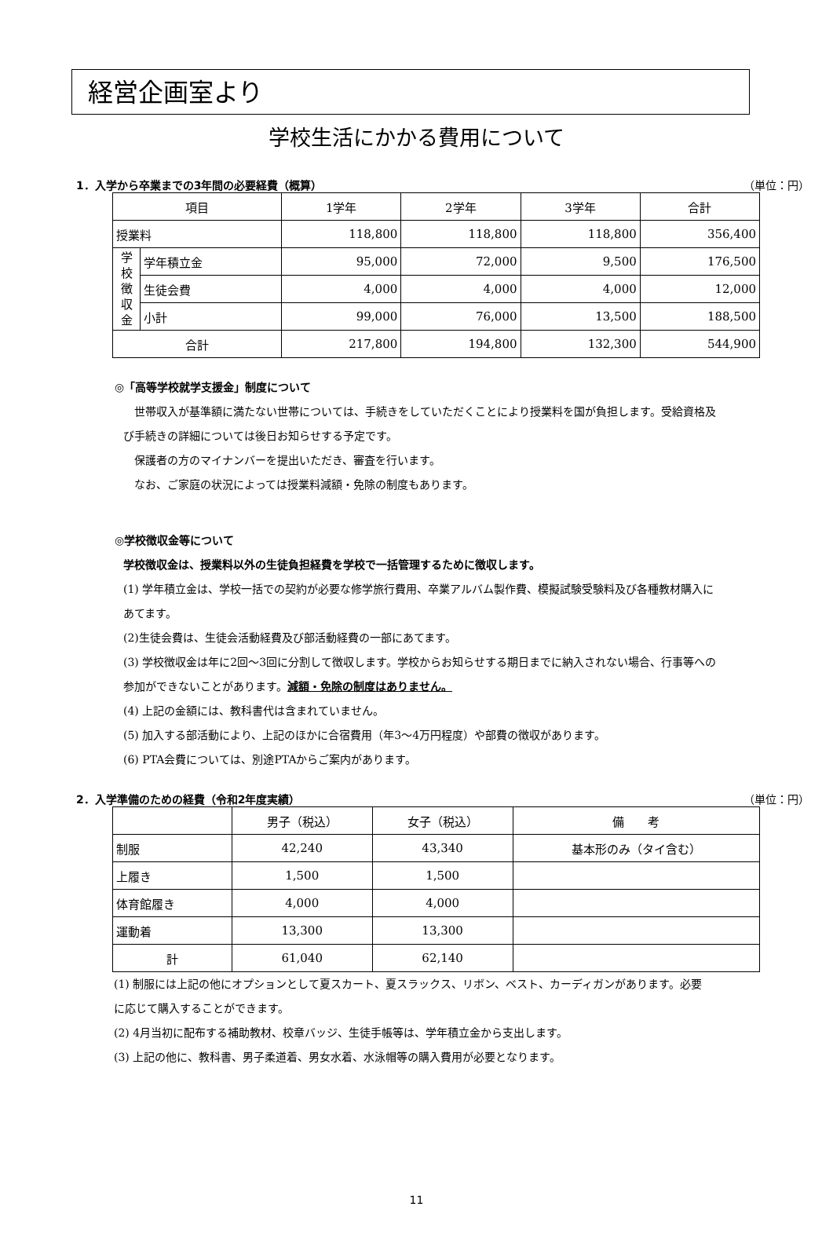経営企画室より
学校生活にかかる費用について
1．入学から卒業までの3年間の必要経費（概算） （単位：円）
| 項目 | | 1学年 | 2学年 | 3学年 | 合計 |
| --- | --- | --- | --- | --- | --- |
| 授業料 | | 118,800 | 118,800 | 118,800 | 356,400 |
| 学 校 徴 収 金 | 学年積立金 | 95,000 | 72,000 | 9,500 | 176,500 |
| | 生徒会費 | 4,000 | 4,000 | 4,000 | 12,000 |
| | 小計 | 99,000 | 76,000 | 13,500 | 188,500 |
| 合計 | | 217,800 | 194,800 | 132,300 | 544,900 |
◎「高等学校就学支援金」制度について
　世帯収入が基準額に満たない世帯については、手続きをしていただくことにより授業料を国が負担します。受給資格及び手続きの詳細については後日お知らせする予定です。
　保護者の方のマイナンバーを提出いただき、審査を行います。
　なお、ご家庭の状況によっては授業料減額・免除の制度もあります。
◎学校徴収金等について
学校徴収金は、授業料以外の生徒負担経費を学校で一括管理するために徴収します。
(1) 学年積立金は、学校一括での契約が必要な修学旅行費用、卒業アルバム製作費、模擬試験受験料及び各種教材購入にあてます。
(2)生徒会費は、生徒会活動経費及び部活動経費の一部にあてます。
(3) 学校徴収金は年に2回～3回に分割して徴収します。学校からお知らせする期日までに納入されない場合、行事等への参加ができないことがあります。減額・免除の制度はありません。
(4) 上記の金額には、教科書代は含まれていません。
(5) 加入する部活動により、上記のほかに合宿費用（年3～4万円程度）や部費の徴収があります。
(6) PTA会費については、別途PTAからご案内があります。
2．入学準備のための経費（令和2年度実績） （単位：円）
| | 男子（税込） | 女子（税込） | 備 考 |
| --- | --- | --- | --- |
| 制服 | 42,240 | 43,340 | 基本形のみ（タイ含む） |
| 上履き | 1,500 | 1,500 | |
| 体育館履き | 4,000 | 4,000 | |
| 運動着 | 13,300 | 13,300 | |
| 計 | 61,040 | 62,140 | |
(1) 制服には上記の他にオプションとして夏スカート、夏スラックス、リボン、ベスト、カーディガンがあります。必要に応じて購入することができます。
(2) 4月当初に配布する補助教材、校章バッジ、生徒手帳等は、学年積立金から支出します。
(3) 上記の他に、教科書、男子柔道着、男女水着、水泳帽等の購入費用が必要となります。
11